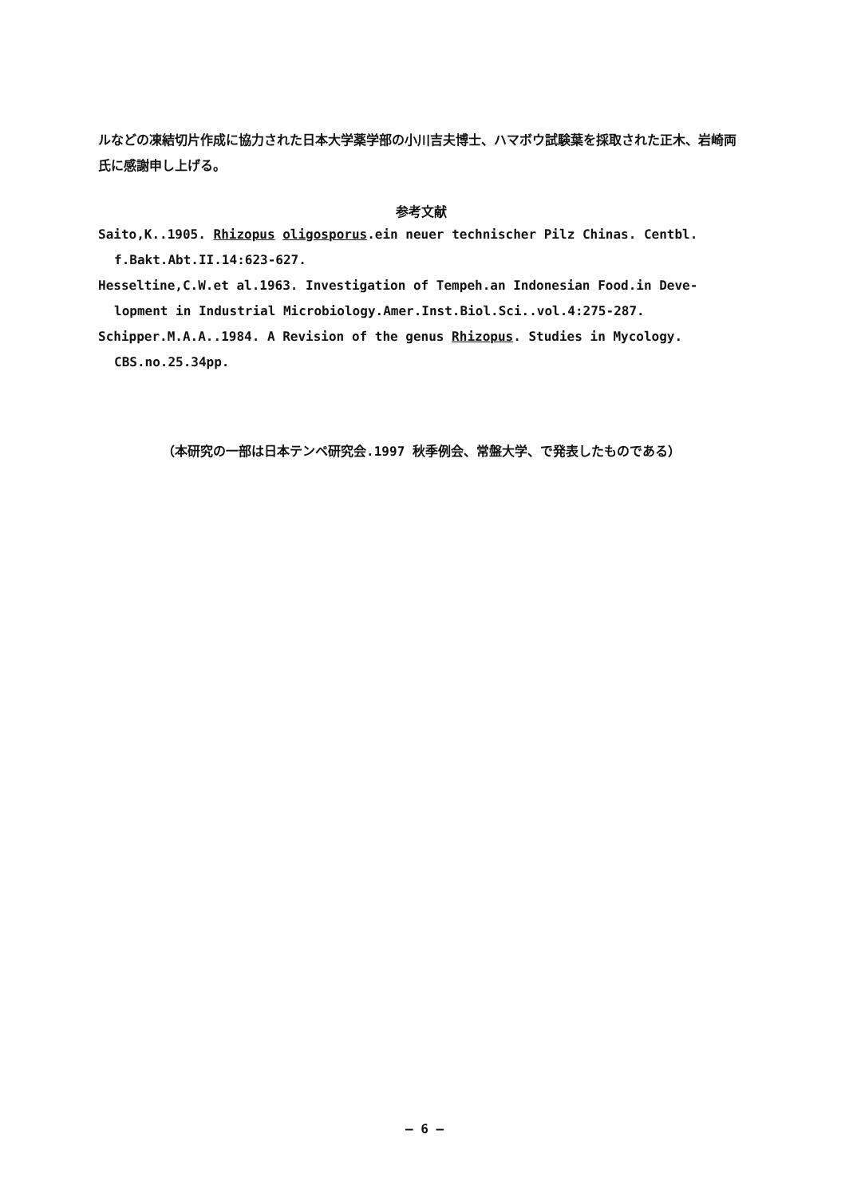ルなどの凍結切片作成に協力された日本大学薬学部の小川吉夫博士、ハマボウ試験葉を採取された正木、岩崎両氏に感謝申し上げる。
参考文献
Saito,K..1905. Rhizopus oligosporus.ein neuer technischer Pilz Chinas. Centbl. f.Bakt.Abt.II.14:623-627.
Hesseltine,C.W.et al.1963. Investigation of Tempeh.an Indonesian Food.in Deve- lopment in Industrial Microbiology.Amer.Inst.Biol.Sci..vol.4:275-287.
Schipper.M.A.A..1984. A Revision of the genus Rhizopus. Studies in Mycology. CBS.no.25.34pp.
（本研究の一部は日本テンペ研究会.1997 秋季例会、常盤大学、で発表したものである）
— 6 —